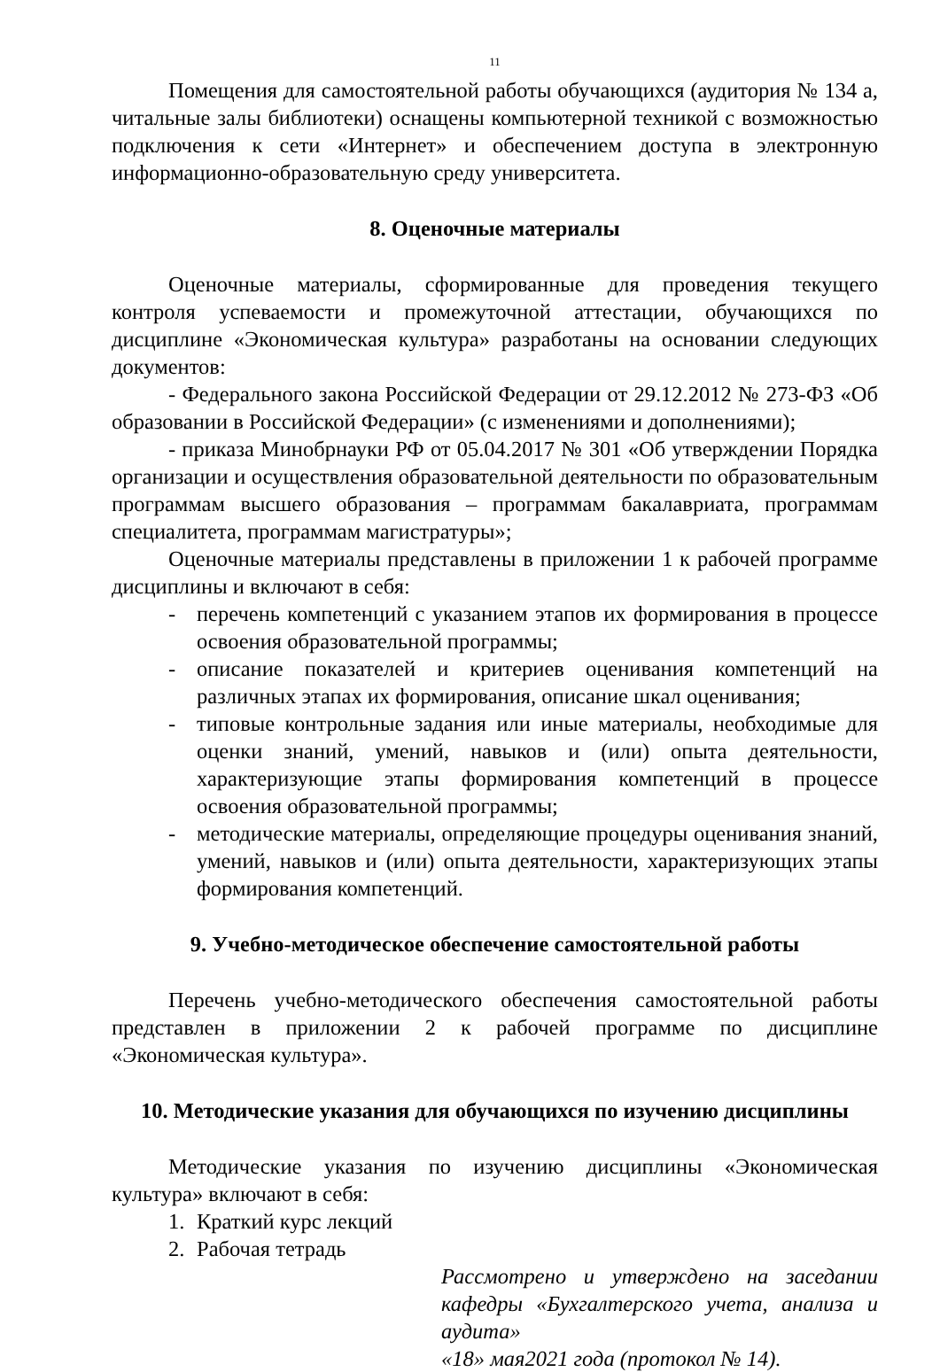11
Помещения для самостоятельной работы обучающихся (аудитория № 134 а, читальные залы библиотеки) оснащены компьютерной техникой с возможностью подключения к сети «Интернет» и обеспечением доступа в электронную информационно-образовательную среду университета.
8. Оценочные материалы
Оценочные материалы, сформированные для проведения текущего контроля успеваемости и промежуточной аттестации, обучающихся по дисциплине «Экономическая культура» разработаны на основании следующих документов:
- Федерального закона Российской Федерации от 29.12.2012 № 273-ФЗ «Об образовании в Российской Федерации» (с изменениями и дополнениями);
- приказа Минобрнауки РФ от 05.04.2017 № 301 «Об утверждении Порядка организации и осуществления образовательной деятельности по образовательным программам высшего образования – программам бакалавриата, программам специалитета, программам магистратуры»;
Оценочные материалы представлены в приложении 1 к рабочей программе дисциплины и включают в себя:
- перечень компетенций с указанием этапов их формирования в процессе освоения образовательной программы;
- описание показателей и критериев оценивания компетенций на различных этапах их формирования, описание шкал оценивания;
- типовые контрольные задания или иные материалы, необходимые для оценки знаний, умений, навыков и (или) опыта деятельности, характеризующие этапы формирования компетенций в процессе освоения образовательной программы;
- методические материалы, определяющие процедуры оценивания знаний, умений, навыков и (или) опыта деятельности, характеризующих этапы формирования компетенций.
9. Учебно-методическое обеспечение самостоятельной работы
Перечень учебно-методического обеспечения самостоятельной работы представлен в приложении 2 к рабочей программе по дисциплине «Экономическая культура».
10. Методические указания для обучающихся по изучению дисциплины
Методические указания по изучению дисциплины «Экономическая культура» включают в себя:
1. Краткий курс лекций
2. Рабочая тетрадь
Рассмотрено и утверждено на заседании кафедры «Бухгалтерского учета, анализа и аудита»
«18» мая2021 года (протокол № 14).